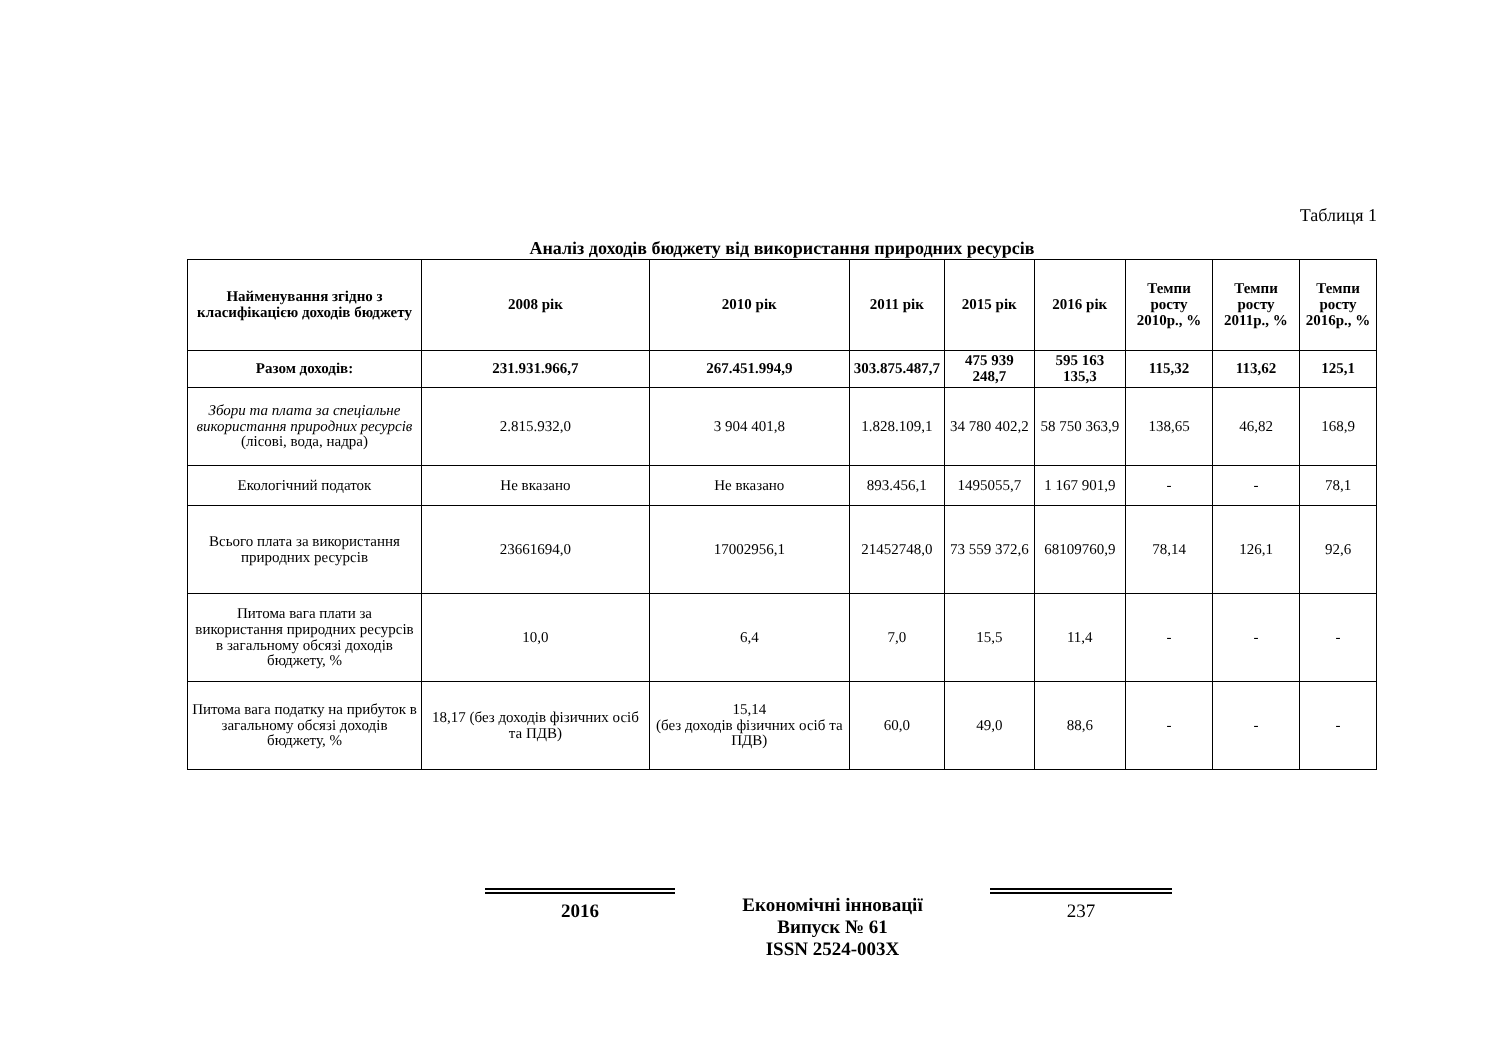Таблиця 1
Аналіз доходів бюджету від використання природних ресурсів
| Найменування згідно з класифікацією доходів бюджету | 2008 рік | 2010 рік | 2011 рік | 2015 рік | 2016 рік | Темпи росту 2010р., % | Темпи росту 2011р., % | Темпи росту 2016р., % |
| --- | --- | --- | --- | --- | --- | --- | --- | --- |
| Разом доходів: | 231.931.966,7 | 267.451.994,9 | 303.875.487,7 | 475 939 248,7 | 595 163 135,3 | 115,32 | 113,62 | 125,1 |
| Збори та плата за спеціальне використання природних ресурсів (лісові, вода, надра) | 2.815.932,0 | 3 904 401,8 | 1.828.109,1 | 34 780 402,2 | 58 750 363,9 | 138,65 | 46,82 | 168,9 |
| Екологічний податок | Не вказано | Не вказано | 893.456,1 | 1495055,7 | 1 167 901,9 | - | - | 78,1 |
| Всього плата за використання природних ресурсів | 23661694,0 | 17002956,1 | 21452748,0 | 73 559 372,6 | 68109760,9 | 78,14 | 126,1 | 92,6 |
| Питома вага плати за використання природних ресурсів в загальному обсязі доходів бюджету, % | 10,0 | 6,4 | 7,0 | 15,5 | 11,4 | - | - | - |
| Питома вага податку на прибуток в загальному обсязі доходів бюджету, % | 18,17 (без доходів фізичних осіб та ПДВ) | 15,14 (без доходів фізичних осіб та ПДВ) | 60,0 | 49,0 | 88,6 | - | - | - |
2016 Економічні інновації
Випуск № 61
ISSN 2524-003X
237